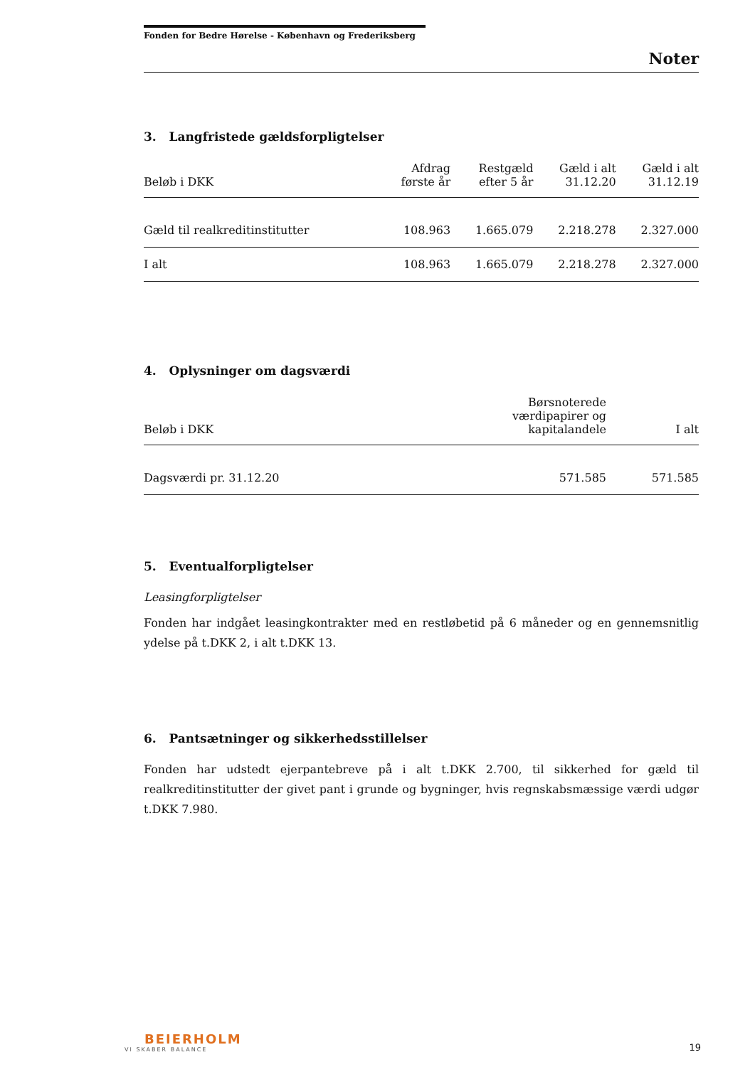Fonden for Bedre Hørelse - København og Frederiksberg
Noter
3. Langfristede gældsforpligtelser
| Beløb i DKK | Afdrag første år | Restgæld efter 5 år | Gæld i alt 31.12.20 | Gæld i alt 31.12.19 |
| --- | --- | --- | --- | --- |
| Gæld til realkreditinstitutter | 108.963 | 1.665.079 | 2.218.278 | 2.327.000 |
| I alt | 108.963 | 1.665.079 | 2.218.278 | 2.327.000 |
4. Oplysninger om dagsværdi
| Beløb i DKK | Børsnoterede værdipapirer og kapitalandele | I alt |
| --- | --- | --- |
| Dagsværdi pr. 31.12.20 | 571.585 | 571.585 |
5. Eventualforpligtelser
Leasingforpligtelser
Fonden har indgået leasingkontrakter med en restløbetid på 6 måneder og en gennemsnitlig ydelse på t.DKK 2, i alt t.DKK 13.
6. Pantsætninger og sikkerhedsstillelser
Fonden har udstedt ejerpantebreve på i alt t.DKK 2.700, til sikkerhed for gæld til realkreditinstitutter der givet pant i grunde og bygninger, hvis regnskabsmæssige værdi udgør t.DKK 7.980.
BEIERHOLM
VI SKABER BALANCE
19